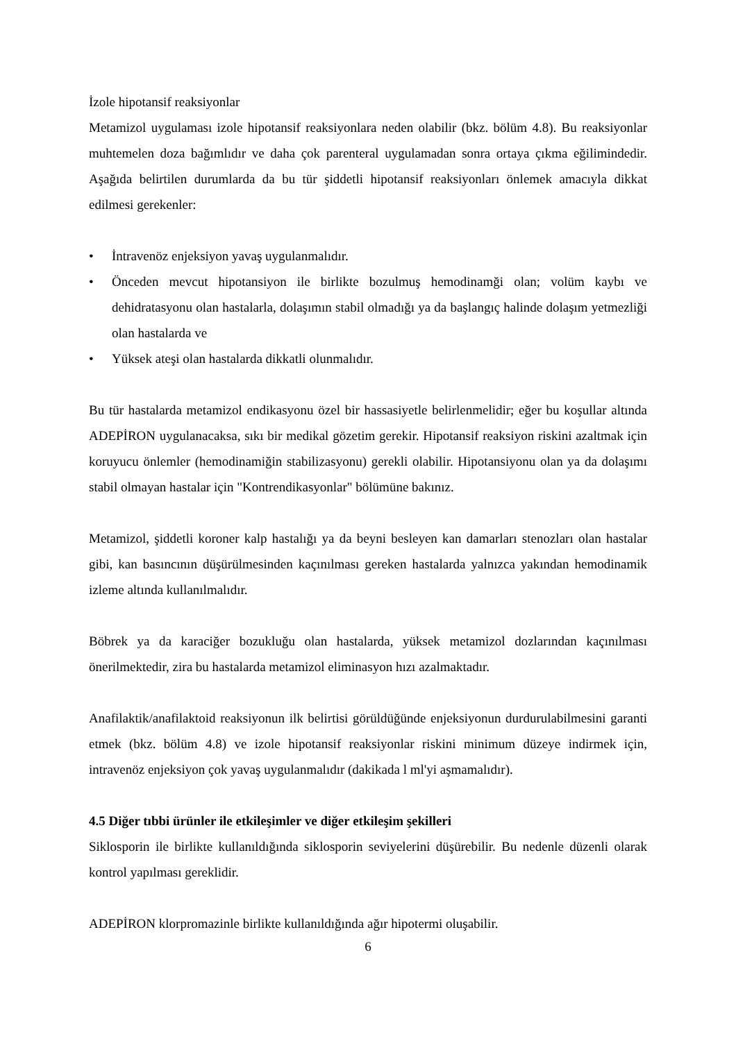İzole hipotansif reaksiyonlar
Metamizol uygulaması izole hipotansif reaksiyonlara neden olabilir (bkz. bölüm 4.8). Bu reaksiyonlar muhtemelen doza bağımlıdır ve daha çok parenteral uygulamadan sonra ortaya çıkma eğilimindedir. Aşağıda belirtilen durumlarda da bu tür şiddetli hipotansif reaksiyonları önlemek amacıyla dikkat edilmesi gerekenler:
• İntravenöz enjeksiyon yavaş uygulanmalıdır.
• Önceden mevcut hipotansiyon ile birlikte bozulmuş hemodinamği olan; volüm kaybı ve dehidratasyonu olan hastalarla, dolaşımın stabil olmadığı ya da başlangıç halinde dolaşım yetmezliği olan hastalarda ve
• Yüksek ateşi olan hastalarda dikkatli olunmalıdır.
Bu tür hastalarda metamizol endikasyonu özel bir hassasiyetle belirlenmelidir; eğer bu koşullar altında ADEPİRON uygulanacaksa, sıkı bir medikal gözetim gerekir. Hipotansif reaksiyon riskini azaltmak için koruyucu önlemler (hemodinamiğin stabilizasyonu) gerekli olabilir. Hipotansiyonu olan ya da dolaşımı stabil olmayan hastalar için "Kontrendikasyonlar" bölümüne bakınız.
Metamizol, şiddetli koroner kalp hastalığı ya da beyni besleyen kan damarları stenozları olan hastalar gibi, kan basıncının düşürülmesinden kaçınılması gereken hastalarda yalnızca yakından hemodinamik izleme altında kullanılmalıdır.
Böbrek ya da karaciğer bozukluğu olan hastalarda, yüksek metamizol dozlarından kaçınılması önerilmektedir, zira bu hastalarda metamizol eliminasyon hızı azalmaktadır.
Anafilaktik/anafilaktoid reaksiyonun ilk belirtisi görüldüğünde enjeksiyonun durdurulabilmesini garanti etmek (bkz. bölüm 4.8) ve izole hipotansif reaksiyonlar riskini minimum düzeye indirmek için, intravenöz enjeksiyon çok yavaş uygulanmalıdır (dakikada l ml'yi aşmamalıdır).
4.5 Diğer tıbbi ürünler ile etkileşimler ve diğer etkileşim şekilleri
Siklosporin ile birlikte kullanıldığında siklosporin seviyelerini düşürebilir. Bu nedenle düzenli olarak kontrol yapılması gereklidir.
ADEPİRON klorpromazinle birlikte kullanıldığında ağır hipotermi oluşabilir.
6